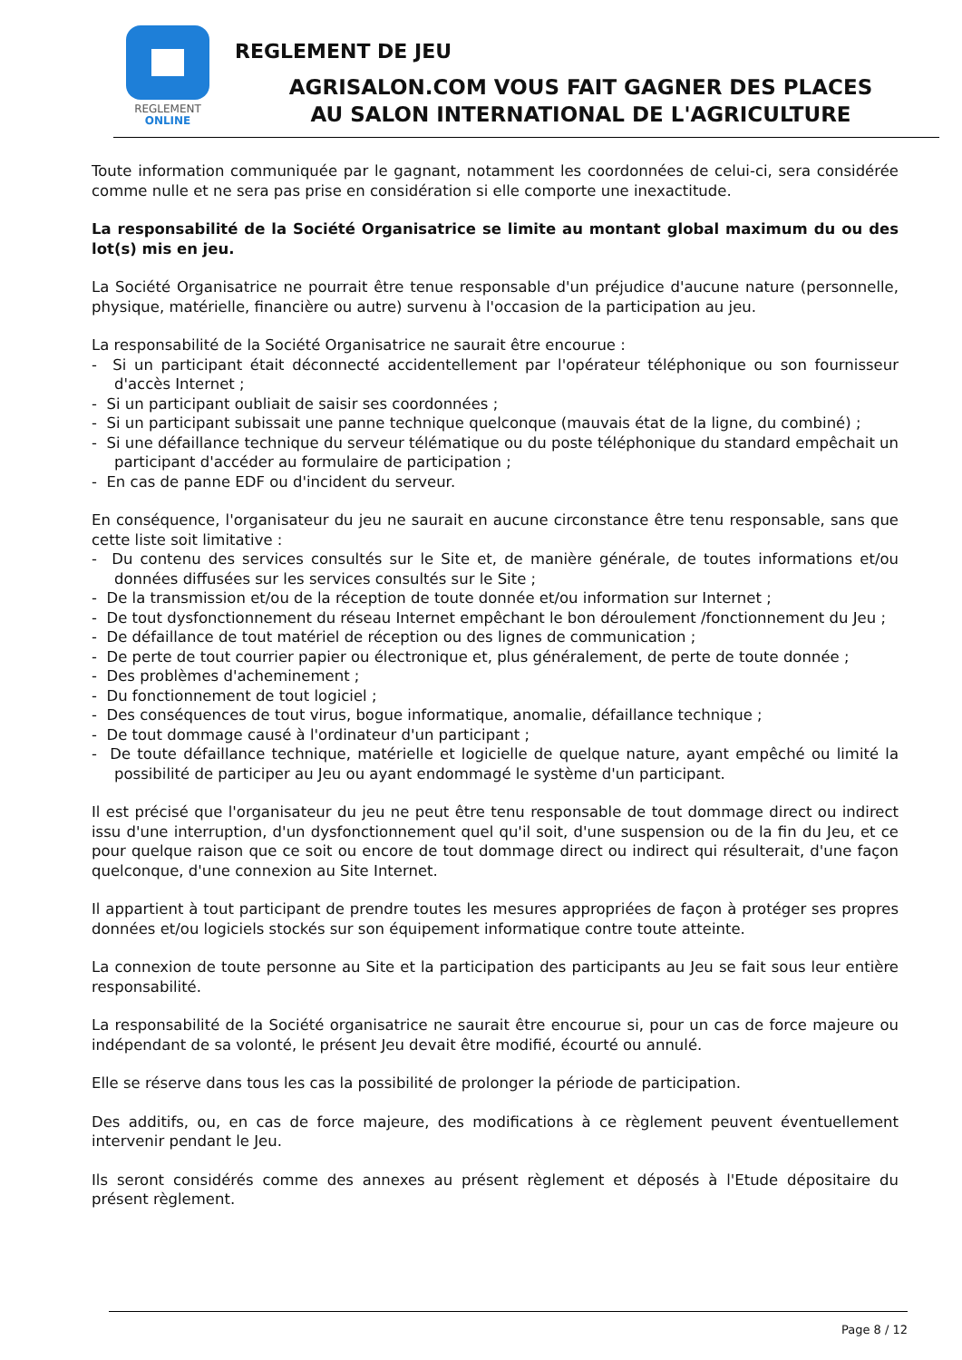REGLEMENT
ONLINE
REGLEMENT DE JEU
AGRISALON.COM VOUS FAIT GAGNER DES PLACES
AU SALON INTERNATIONAL DE L'AGRICULTURE
Toute information communiquée par le gagnant, notamment les coordonnées de celui-ci, sera considérée comme nulle et ne sera pas prise en considération si elle comporte une inexactitude.
La responsabilité de la Société Organisatrice se limite au montant global maximum du ou des lot(s) mis en jeu.
La Société Organisatrice ne pourrait être tenue responsable d'un préjudice d'aucune nature (personnelle, physique, matérielle, financière ou autre) survenu à l'occasion de la participation au jeu.
La responsabilité de la Société Organisatrice ne saurait être encourue :
- Si un participant était déconnecté accidentellement par l'opérateur téléphonique ou son fournisseur d'accès Internet ;
- Si un participant oubliait de saisir ses coordonnées ;
- Si un participant subissait une panne technique quelconque (mauvais état de la ligne, du combiné) ;
- Si une défaillance technique du serveur télématique ou du poste téléphonique du standard empêchait un participant d'accéder au formulaire de participation ;
- En cas de panne EDF ou d'incident du serveur.
En conséquence, l'organisateur du jeu ne saurait en aucune circonstance être tenu responsable, sans que cette liste soit limitative :
- Du contenu des services consultés sur le Site et, de manière générale, de toutes informations et/ou données diffusées sur les services consultés sur le Site ;
- De la transmission et/ou de la réception de toute donnée et/ou information sur Internet ;
- De tout dysfonctionnement du réseau Internet empêchant le bon déroulement /fonctionnement du Jeu ;
- De défaillance de tout matériel de réception ou des lignes de communication ;
- De perte de tout courrier papier ou électronique et, plus généralement, de perte de toute donnée ;
- Des problèmes d'acheminement ;
- Du fonctionnement de tout logiciel ;
- Des conséquences de tout virus, bogue informatique, anomalie, défaillance technique ;
- De tout dommage causé à l'ordinateur d'un participant ;
- De toute défaillance technique, matérielle et logicielle de quelque nature, ayant empêché ou limité la possibilité de participer au Jeu ou ayant endommagé le système d'un participant.
Il est précisé que l'organisateur du jeu ne peut être tenu responsable de tout dommage direct ou indirect issu d'une interruption, d'un dysfonctionnement quel qu'il soit, d'une suspension ou de la fin du Jeu, et ce pour quelque raison que ce soit ou encore de tout dommage direct ou indirect qui résulterait, d'une façon quelconque, d'une connexion au Site Internet.
Il appartient à tout participant de prendre toutes les mesures appropriées de façon à protéger ses propres données et/ou logiciels stockés sur son équipement informatique contre toute atteinte.
La connexion de toute personne au Site et la participation des participants au Jeu se fait sous leur entière responsabilité.
La responsabilité de la Société organisatrice ne saurait être encourue si, pour un cas de force majeure ou indépendant de sa volonté, le présent Jeu devait être modifié, écourté ou annulé.
Elle se réserve dans tous les cas la possibilité de prolonger la période de participation.
Des additifs, ou, en cas de force majeure, des modifications à ce règlement peuvent éventuellement intervenir pendant le Jeu.
Ils seront considérés comme des annexes au présent règlement et déposés à l'Etude dépositaire du présent règlement.
Page 8 / 12